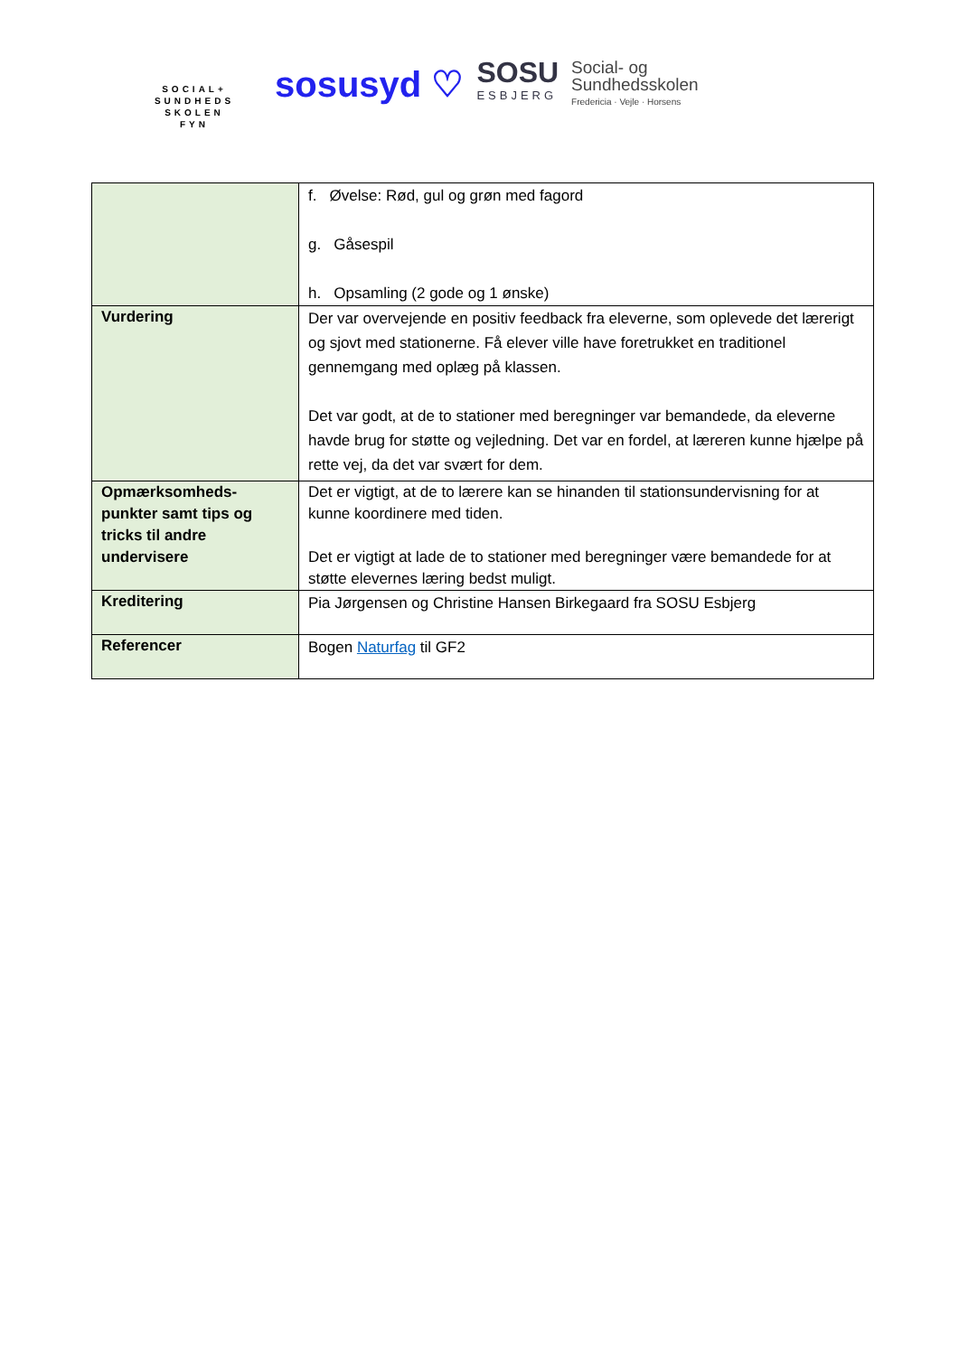SOCIAL+
SUNDHEDS
SKOLEN
FYN
sosusyd ♡
SOSU
ESBJERG
Social- og
Sundhedsskolen
Fredericia · Vejle · Horsens
| | f. Øvelse: Rød, gul og grøn med fagord g. Gåsespil h. Opsamling (2 gode og 1 ønske) |
| Vurdering | Der var overvejende en positiv feedback fra eleverne, som oplevede det lærerigt og sjovt med stationerne. Få elever ville have foretrukket en traditionel gennemgang med oplæg på klassen. Det var godt, at de to stationer med beregninger var bemandede, da eleverne havde brug for støtte og vejledning. Det var en fordel, at læreren kunne hjælpe på rette vej, da det var svært for dem. |
| Opmærksomheds-punkter samt tips og tricks til andre undervisere | Det er vigtigt, at de to lærere kan se hinanden til stationsundervisning for at kunne koordinere med tiden. Det er vigtigt at lade de to stationer med beregninger være bemandede for at støtte elevernes læring bedst muligt. |
| Kreditering | Pia Jørgensen og Christine Hansen Birkegaard fra SOSU Esbjerg |
| Referencer | Bogen Naturfag til GF2 |